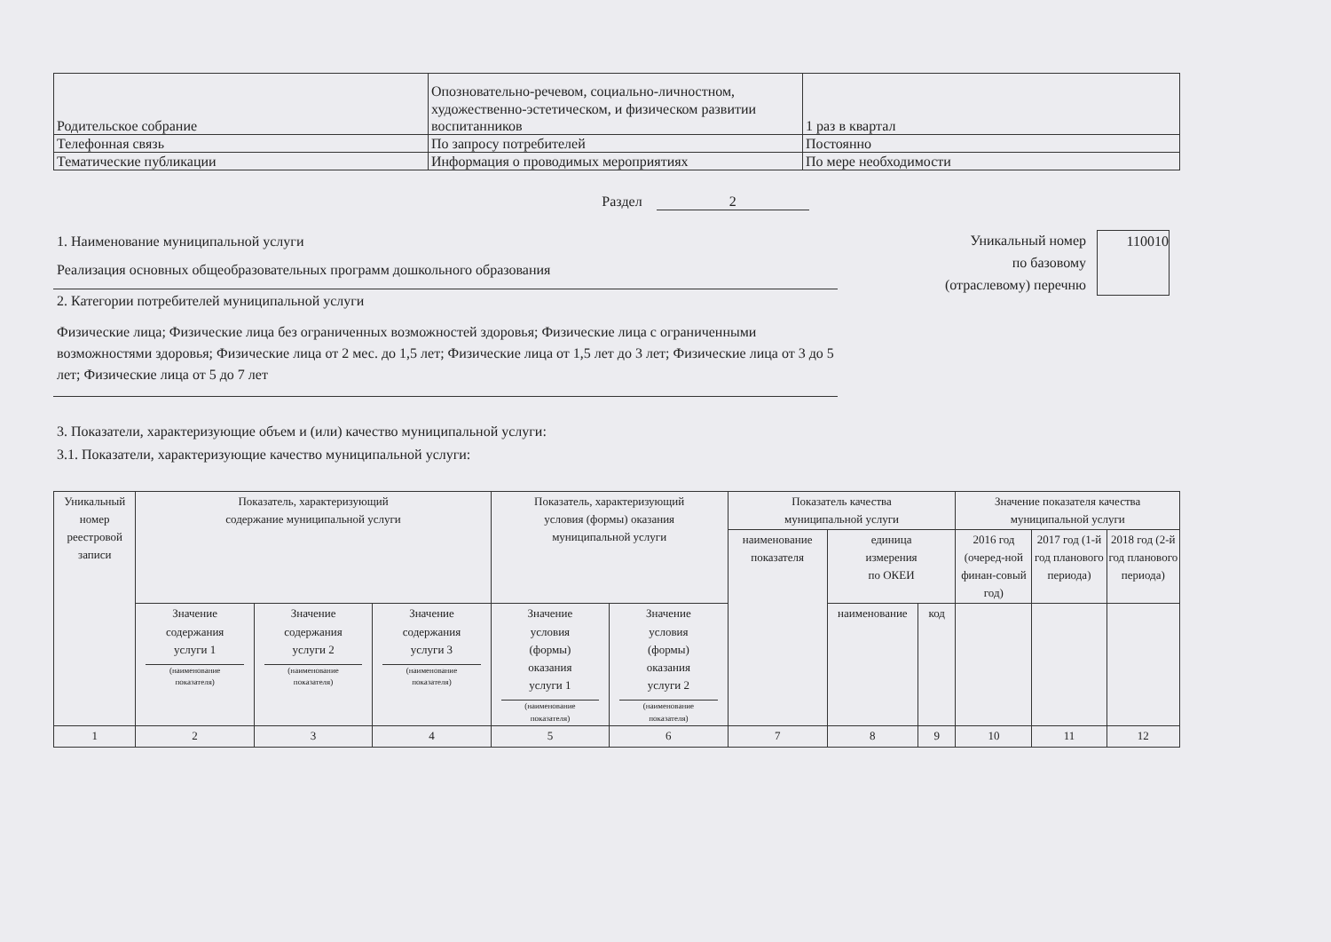| Родительское собрание | Опозновательно-речевом, социально-личностном, художественно-эстетическом, и физическом развитии воспитанников | 1 раз в квартал |
| Телефонная связь | По запросу потребителей | Постоянно |
| Тематические публикации | Информация о проводимых мероприятиях | По мере необходимости |
Раздел 2
1. Наименование муниципальной услуги
Реализация основных общеобразовательных программ дошкольного образования
2. Категории потребителей муниципальной услуги
Физические лица; Физические лица без ограниченных возможностей здоровья; Физические лица с ограниченными возможностями здоровья; Физические лица от 2 мес. до 1,5 лет; Физические лица от 1,5 лет до 3 лет; Физические лица от 3 до 5 лет; Физические лица от 5 до 7 лет
Уникальный номер
по базовому
(отраслевому) перечню
110010
3. Показатели, характеризующие объем и (или) качество муниципальной услуги:
3.1. Показатели, характеризующие качество муниципальной услуги:
| Уникальный номер реестровой записи | Показатель, характеризующий содержание муниципальной услуги | | | Показатель, характеризующий условия (формы) оказания муниципальной услуги | | Показатель качества муниципальной услуги | | | Значение показателя качества муниципальной услуги | | |
| | | | | | | наименование показателя | единица измерения по ОКЕИ | | 2016 год (очеред-ной финан-совый год) | 2017 год (1-й год планового периода) | 2018 год (2-й год планового периода) |
| | Значение содержания услуги 1 (наименование показателя) | Значение содержания услуги 2 (наименование показателя) | Значение содержания услуги 3 (наименование показателя) | Значение условия (формы) оказания услуги 1 (наименование показателя) | Значение условия (формы) оказания услуги 2 (наименование показателя) | | наименование | код | | | |
| 1 | 2 | 3 | 4 | 5 | 6 | 7 | 8 | 9 | 10 | 11 | 12 |